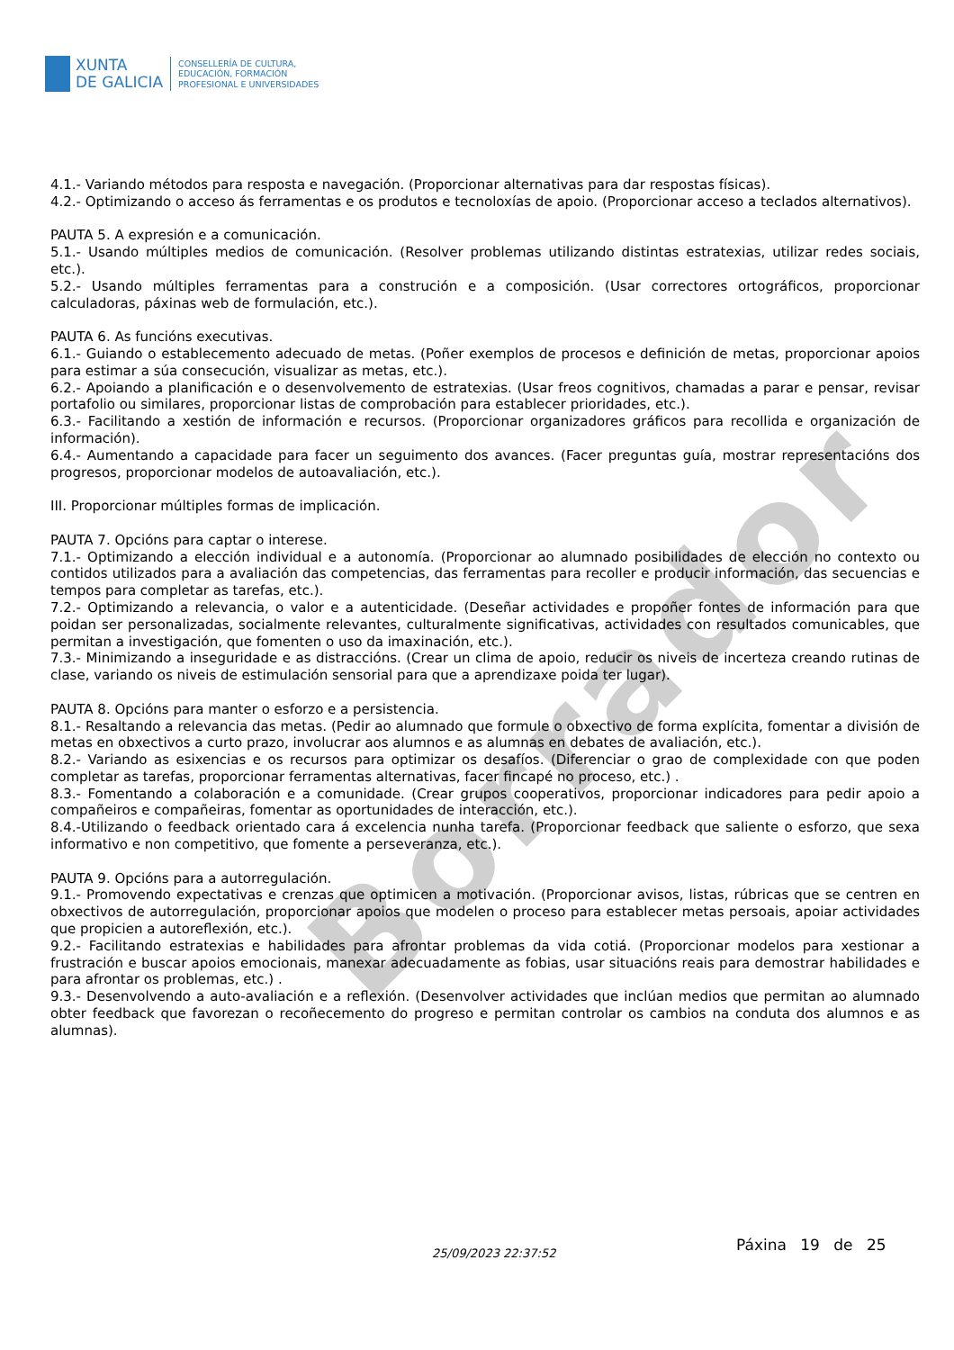XUNTA
DE GALICIA
CONSELLERÍA DE CULTURA,
EDUCACIÓN, FORMACIÓN
PROFESIONAL E UNIVERSIDADES
Borrador
4.1.- Variando métodos para resposta e navegación. (Proporcionar alternativas para dar respostas físicas).
4.2.- Optimizando o acceso ás ferramentas e os produtos e tecnoloxías de apoio. (Proporcionar acceso a teclados alternativos).
PAUTA 5. A expresión e a comunicación.
5.1.- Usando múltiples medios de comunicación. (Resolver problemas utilizando distintas estratexias, utilizar redes sociais, etc.).
5.2.- Usando múltiples ferramentas para a construción e a composición. (Usar correctores ortográficos, proporcionar calculadoras, páxinas web de formulación, etc.).
PAUTA 6. As funcións executivas.
6.1.- Guiando o establecemento adecuado de metas. (Poñer exemplos de procesos e definición de metas, proporcionar apoios para estimar a súa consecución, visualizar as metas, etc.).
6.2.- Apoiando a planificación e o desenvolvemento de estratexias. (Usar freos cognitivos, chamadas a parar e pensar, revisar portafolio ou similares, proporcionar listas de comprobación para establecer prioridades, etc.).
6.3.- Facilitando a xestión de información e recursos. (Proporcionar organizadores gráficos para recollida e organización de información).
6.4.- Aumentando a capacidade para facer un seguimento dos avances. (Facer preguntas guía, mostrar representacións dos progresos, proporcionar modelos de autoavaliación, etc.).
III. Proporcionar múltiples formas de implicación.
PAUTA 7. Opcións para captar o interese.
7.1.- Optimizando a elección individual e a autonomía. (Proporcionar ao alumnado posibilidades de elección no contexto ou contidos utilizados para a avaliación das competencias, das ferramentas para recoller e producir información, das secuencias e tempos para completar as tarefas, etc.).
7.2.- Optimizando a relevancia, o valor e a autenticidade. (Deseñar actividades e propoñer fontes de información para que poidan ser personalizadas, socialmente relevantes, culturalmente significativas, actividades con resultados comunicables, que permitan a investigación, que fomenten o uso da imaxinación, etc.).
7.3.- Minimizando a inseguridade e as distraccións. (Crear un clima de apoio, reducir os niveis de incerteza creando rutinas de clase, variando os niveis de estimulación sensorial para que a aprendizaxe poida ter lugar).
PAUTA 8. Opcións para manter o esforzo e a persistencia.
8.1.- Resaltando a relevancia das metas. (Pedir ao alumnado que formule o obxectivo de forma explícita, fomentar a división de metas en obxectivos a curto prazo, involucrar aos alumnos e as alumnas en debates de avaliación, etc.).
8.2.- Variando as esixencias e os recursos para optimizar os desafíos. (Diferenciar o grao de complexidade con que poden completar as tarefas, proporcionar ferramentas alternativas, facer fincapé no proceso, etc.) .
8.3.- Fomentando a colaboración e a comunidade. (Crear grupos cooperativos, proporcionar indicadores para pedir apoio a compañeiros e compañeiras, fomentar as oportunidades de interacción, etc.).
8.4.-Utilizando o feedback orientado cara á excelencia nunha tarefa. (Proporcionar feedback que saliente o esforzo, que sexa informativo e non competitivo, que fomente a perseveranza, etc.).
PAUTA 9. Opcións para a autorregulación.
9.1.- Promovendo expectativas e crenzas que optimicen a motivación. (Proporcionar avisos, listas, rúbricas que se centren en obxectivos de autorregulación, proporcionar apoios que modelen o proceso para establecer metas persoais, apoiar actividades que propicien a autoreflexión, etc.).
9.2.- Facilitando estratexias e habilidades para afrontar problemas da vida cotiá. (Proporcionar modelos para xestionar a frustración e buscar apoios emocionais, manexar adecuadamente as fobias, usar situacións reais para demostrar habilidades e para afrontar os problemas, etc.) .
9.3.- Desenvolvendo a auto-avaliación e a reflexión. (Desenvolver actividades que inclúan medios que permitan ao alumnado obter feedback que favorezan o recoñecemento do progreso e permitan controlar os cambios na conduta dos alumnos e as alumnas).
25/09/2023 22:37:52 Páxina 19 de 25